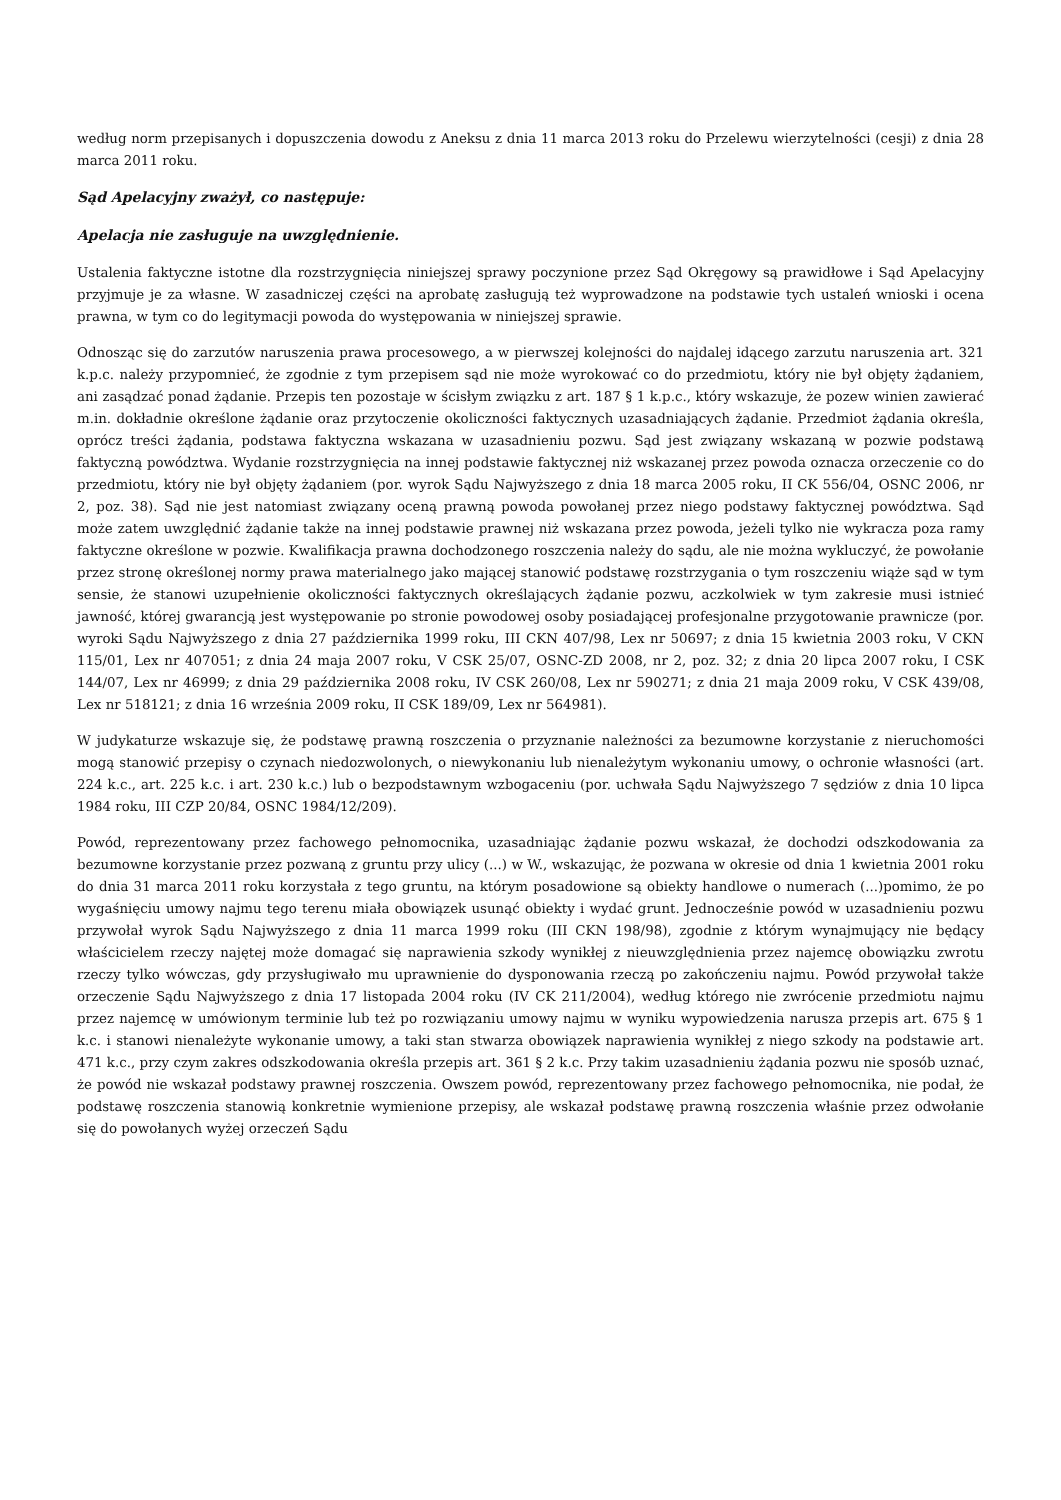według norm przepisanych i dopuszczenia dowodu z Aneksu z dnia 11 marca 2013 roku do Przelewu wierzytelności (cesji) z dnia 28 marca 2011 roku.
Sąd Apelacyjny zważył, co następuje:
Apelacja nie zasługuje na uwzględnienie.
Ustalenia faktyczne istotne dla rozstrzygnięcia niniejszej sprawy poczynione przez Sąd Okręgowy są prawidłowe i Sąd Apelacyjny przyjmuje je za własne. W zasadniczej części na aprobatę zasługują też wyprowadzone na podstawie tych ustaleń wnioski i ocena prawna, w tym co do legitymacji powoda do występowania w niniejszej sprawie.
Odnosząc się do zarzutów naruszenia prawa procesowego, a w pierwszej kolejności do najdalej idącego zarzutu naruszenia art. 321 k.p.c. należy przypomnieć, że zgodnie z tym przepisem sąd nie może wyrokować co do przedmiotu, który nie był objęty żądaniem, ani zasądzać ponad żądanie. Przepis ten pozostaje w ścisłym związku z art. 187 § 1 k.p.c., który wskazuje, że pozew winien zawierać m.in. dokładnie określone żądanie oraz przytoczenie okoliczności faktycznych uzasadniających żądanie. Przedmiot żądania określa, oprócz treści żądania, podstawa faktyczna wskazana w uzasadnieniu pozwu. Sąd jest związany wskazaną w pozwie podstawą faktyczną powództwa. Wydanie rozstrzygnięcia na innej podstawie faktycznej niż wskazanej przez powoda oznacza orzeczenie co do przedmiotu, który nie był objęty żądaniem (por. wyrok Sądu Najwyższego z dnia 18 marca 2005 roku, II CK 556/04, OSNC 2006, nr 2, poz. 38). Sąd nie jest natomiast związany oceną prawną powoda powołanej przez niego podstawy faktycznej powództwa. Sąd może zatem uwzględnić żądanie także na innej podstawie prawnej niż wskazana przez powoda, jeżeli tylko nie wykracza poza ramy faktyczne określone w pozwie. Kwalifikacja prawna dochodzonego roszczenia należy do sądu, ale nie można wykluczyć, że powołanie przez stronę określonej normy prawa materialnego jako mającej stanowić podstawę rozstrzygania o tym roszczeniu wiąże sąd w tym sensie, że stanowi uzupełnienie okoliczności faktycznych określających żądanie pozwu, aczkolwiek w tym zakresie musi istnieć jawność, której gwarancją jest występowanie po stronie powodowej osoby posiadającej profesjonalne przygotowanie prawnicze (por. wyroki Sądu Najwyższego z dnia 27 października 1999 roku, III CKN 407/98, Lex nr 50697; z dnia 15 kwietnia 2003 roku, V CKN 115/01, Lex nr 407051; z dnia 24 maja 2007 roku, V CSK 25/07, OSNC-ZD 2008, nr 2, poz. 32; z dnia 20 lipca 2007 roku, I CSK 144/07, Lex nr 46999; z dnia 29 października 2008 roku, IV CSK 260/08, Lex nr 590271; z dnia 21 maja 2009 roku, V CSK 439/08, Lex nr 518121; z dnia 16 września 2009 roku, II CSK 189/09, Lex nr 564981).
W judykaturze wskazuje się, że podstawę prawną roszczenia o przyznanie należności za bezumowne korzystanie z nieruchomości mogą stanowić przepisy o czynach niedozwolonych, o niewykonaniu lub nienależytym wykonaniu umowy, o ochronie własności (art. 224 k.c., art. 225 k.c. i art. 230 k.c.) lub o bezpodstawnym wzbogaceniu (por. uchwała Sądu Najwyższego 7 sędziów z dnia 10 lipca 1984 roku, III CZP 20/84, OSNC 1984/12/209).
Powód, reprezentowany przez fachowego pełnomocnika, uzasadniając żądanie pozwu wskazał, że dochodzi odszkodowania za bezumowne korzystanie przez pozwaną z gruntu przy ulicy (...) w W., wskazując, że pozwana w okresie od dnia 1 kwietnia 2001 roku do dnia 31 marca 2011 roku korzystała z tego gruntu, na którym posadowione są obiekty handlowe o numerach (...)pomimo, że po wygaśnięciu umowy najmu tego terenu miała obowiązek usunąć obiekty i wydać grunt. Jednocześnie powód w uzasadnieniu pozwu przywołał wyrok Sądu Najwyższego z dnia 11 marca 1999 roku (III CKN 198/98), zgodnie z którym wynajmujący nie będący właścicielem rzeczy najętej może domagać się naprawienia szkody wynikłej z nieuwzględnienia przez najemcę obowiązku zwrotu rzeczy tylko wówczas, gdy przysługiwało mu uprawnienie do dysponowania rzeczą po zakończeniu najmu. Powód przywołał także orzeczenie Sądu Najwyższego z dnia 17 listopada 2004 roku (IV CK 211/2004), według którego nie zwrócenie przedmiotu najmu przez najemcę w umówionym terminie lub też po rozwiązaniu umowy najmu w wyniku wypowiedzenia narusza przepis art. 675 § 1 k.c. i stanowi nienależyte wykonanie umowy, a taki stan stwarza obowiązek naprawienia wynikłej z niego szkody na podstawie art. 471 k.c., przy czym zakres odszkodowania określa przepis art. 361 § 2 k.c. Przy takim uzasadnieniu żądania pozwu nie sposób uznać, że powód nie wskazał podstawy prawnej roszczenia. Owszem powód, reprezentowany przez fachowego pełnomocnika, nie podał, że podstawę roszczenia stanowią konkretnie wymienione przepisy, ale wskazał podstawę prawną roszczenia właśnie przez odwołanie się do powołanych wyżej orzeczeń Sądu